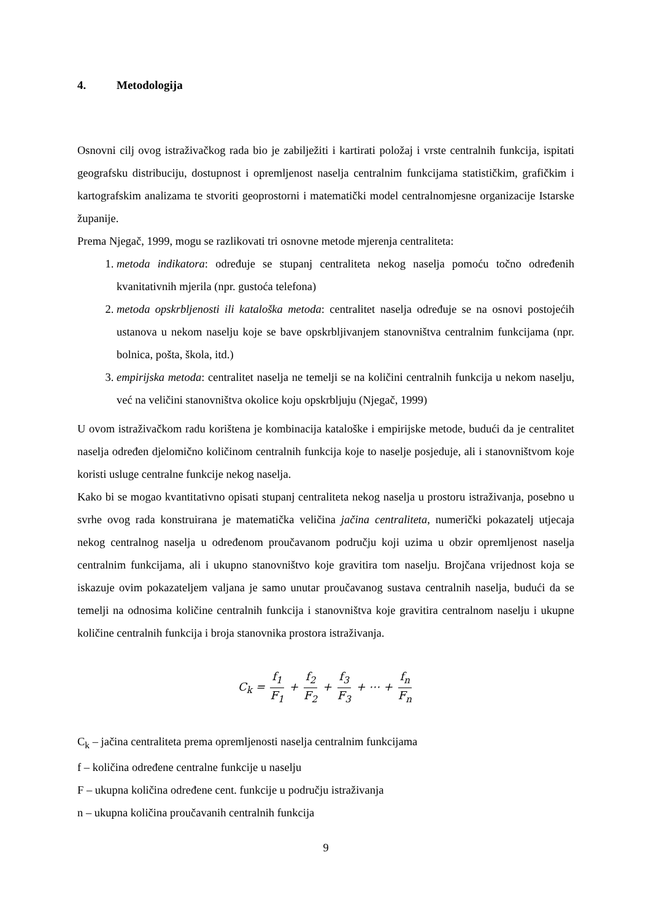4. Metodologija
Osnovni cilj ovog istraživačkog rada bio je zabilježiti i kartirati položaj i vrste centralnih funkcija, ispitati geografsku distribuciju, dostupnost i opremljenost naselja centralnim funkcijama statističkim, grafičkim i kartografskim analizama te stvoriti geoprostorni i matematički model centralnomjesne organizacije Istarske županije.
Prema Njegač, 1999, mogu se razlikovati tri osnovne metode mjerenja centraliteta:
1. metoda indikatora: određuje se stupanj centraliteta nekog naselja pomoću točno određenih kvanitativnih mjerila (npr. gustoća telefona)
2. metoda opskrbljenosti ili kataloška metoda: centralitet naselja određuje se na osnovi postojećih ustanova u nekom naselju koje se bave opskrbljivanjem stanovništva centralnim funkcijama (npr. bolnica, pošta, škola, itd.)
3. empirijska metoda: centralitet naselja ne temelji se na količini centralnih funkcija u nekom naselju, već na veličini stanovništva okolice koju opskrbljuju (Njegač, 1999)
U ovom istraživačkom radu korištena je kombinacija kataloške i empirijske metode, budući da je centralitet naselja određen djelomično količinom centralnih funkcija koje to naselje posjeduje, ali i stanovništvom koje koristi usluge centralne funkcije nekog naselja.
Kako bi se mogao kvantitativno opisati stupanj centraliteta nekog naselja u prostoru istraživanja, posebno u svrhe ovog rada konstruirana je matematička veličina jačina centraliteta, numerički pokazatelj utjecaja nekog centralnog naselja u određenom proučavanom području koji uzima u obzir opremljenost naselja centralnim funkcijama, ali i ukupno stanovništvo koje gravitira tom naselju. Brojčana vrijednost koja se iskazuje ovim pokazateljem valjana je samo unutar proučavanog sustava centralnih naselja, budući da se temelji na odnosima količine centralnih funkcija i stanovništva koje gravitira centralnom naselju i ukupne količine centralnih funkcija i broja stanovnika prostora istraživanja.
C<sub>k</sub> = f<sub>1</sub> F<sub>1</sub> + f<sub>2</sub> F<sub>2</sub> + f<sub>3</sub> F<sub>3</sub> + ⋯ + f<sub>n</sub> F<sub>n</sub>
C<sub>k</sub> – jačina centraliteta prema opremljenosti naselja centralnim funkcijama
f – količina određene centralne funkcije u naselju
F – ukupna količina određene cent. funkcije u području istraživanja
n – ukupna količina proučavanih centralnih funkcija
9